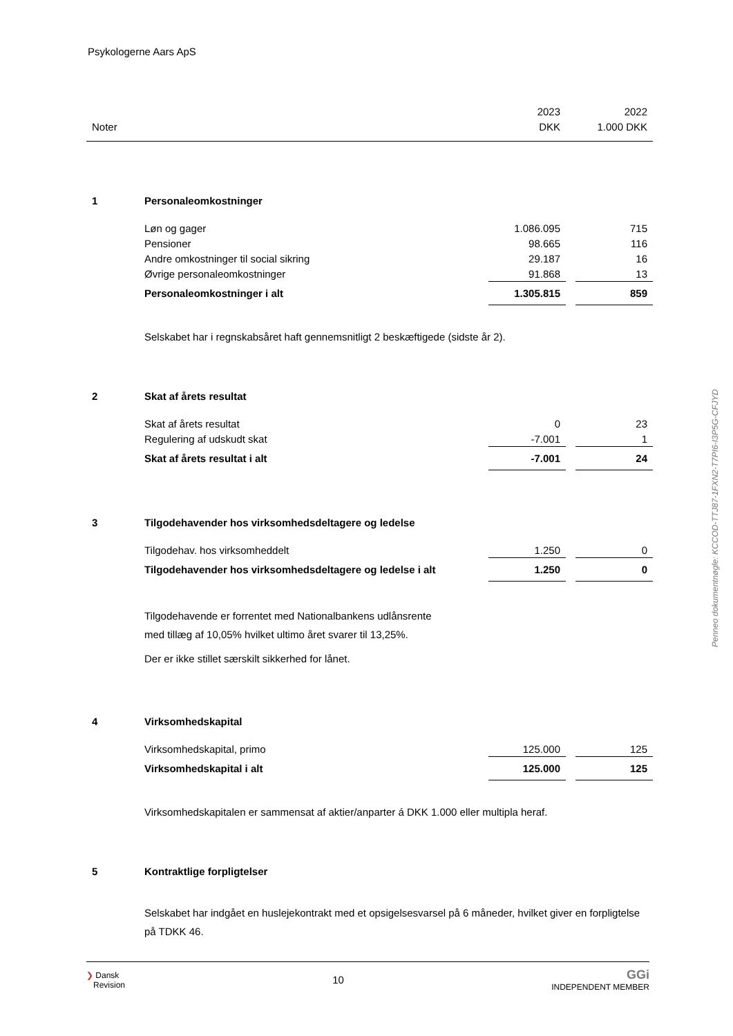Psykologerne Aars ApS
| | | 2023 | | 2022 |
| Noter | | DKK | | 1.000 DKK |
| 1 | Personaleomkostninger | | | |
| | Løn og gager | 1.086.095 | | 715 |
| | Pensioner | 98.665 | | 116 |
| | Andre omkostninger til social sikring | 29.187 | | 16 |
| | Øvrige personaleomkostninger | 91.868 | | 13 |
| | Personaleomkostninger i alt | 1.305.815 | | 859 |
| | Selskabet har i regnskabsåret haft gennemsnitligt 2 beskæftigede (sidste år 2). | | | |
| 2 | Skat af årets resultat | | | |
| | Skat af årets resultat | 0 | | 23 |
| | Regulering af udskudt skat | -7.001 | | 1 |
| | Skat af årets resultat i alt | -7.001 | | 24 |
| 3 | Tilgodehavender hos virksomhedsdeltagere og ledelse | | | |
| | Tilgodehav. hos virksomheddelt | 1.250 | | 0 |
| | Tilgodehavender hos virksomhedsdeltagere og ledelse i alt | 1.250 | | 0 |
| | Tilgodehavende er forrentet med Nationalbankens udlånsrente med tillæg af 10,05% hvilket ultimo året svarer til 13,25%. Der er ikke stillet særskilt sikkerhed for lånet. | | | |
| 4 | Virksomhedskapital | | | |
| | Virksomhedskapital, primo | 125.000 | | 125 |
| | Virksomhedskapital i alt | 125.000 | | 125 |
| | Virksomhedskapitalen er sammensat af aktier/anparter á DKK 1.000 eller multipla heraf. | | | |
| 5 | Kontraktlige forpligtelser | | | |
| | Selskabet har indgået en huslejekontrakt med et opsigelsesvarsel på 6 måneder, hvilket giver en forpligtelse på TDKK 46. | | | |
Penneo dokumentnøgle: KCCOD-TTJ87-1FXN2-T7PI6-I3P5G-CFJYD
❯ Dansk
Revision
10
GGi
INDEPENDENT MEMBER